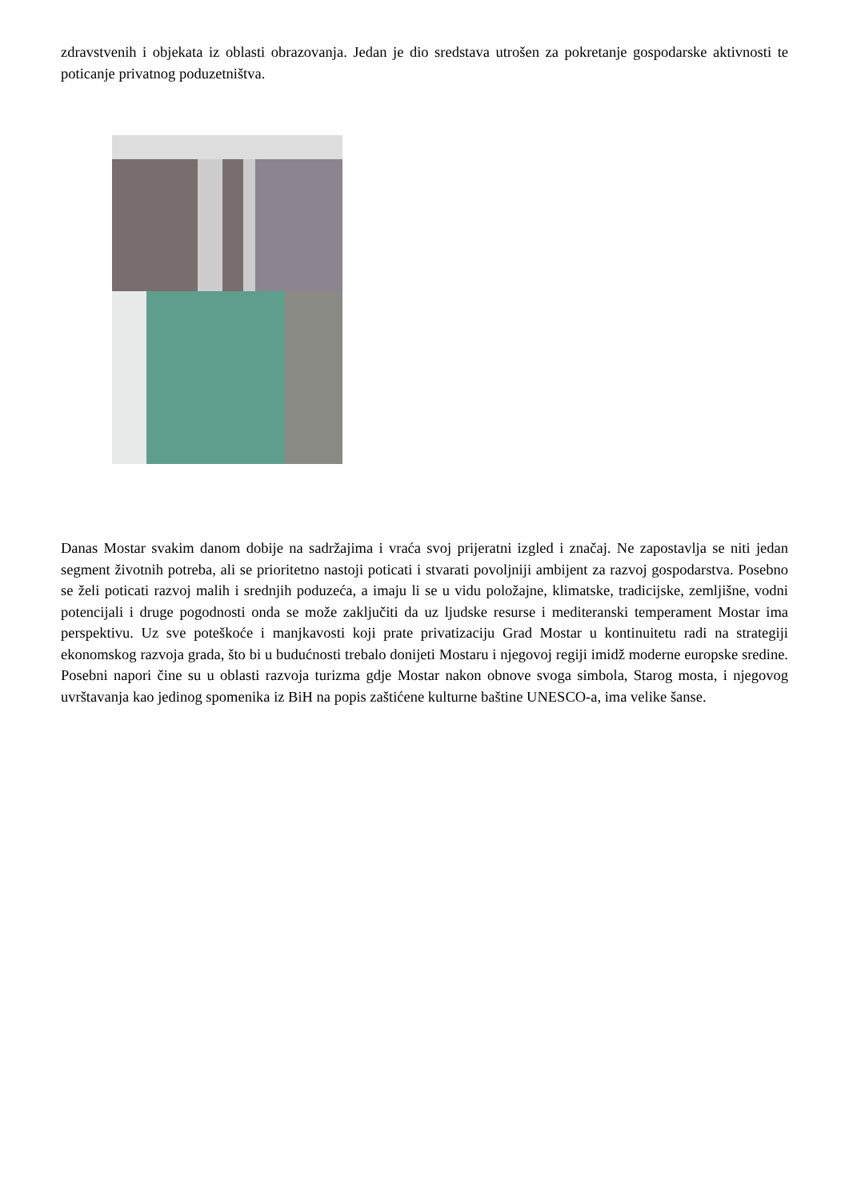zdravstvenih i objekata iz oblasti obrazovanja. Jedan je dio sredstava utrošen za pokretanje gospodarske aktivnosti te poticanje privatnog poduzetništva.
Danas Mostar svakim danom dobije na sadržajima i vraća svoj prijeratni izgled i značaj. Ne zapostavlja se niti jedan segment životnih potreba, ali se prioritetno nastoji poticati i stvarati povoljniji ambijent za razvoj gospodarstva. Posebno se želi poticati razvoj malih i srednjih poduzeća, a imaju li se u vidu položajne, klimatske, tradicijske, zemljišne, vodni potencijali i druge pogodnosti onda se može zaključiti da uz ljudske resurse i mediteranski temperament Mostar ima perspektivu. Uz sve poteškoće i manjkavosti koji prate privatizaciju Grad Mostar u kontinuitetu radi na strategiji ekonomskog razvoja grada, što bi u budućnosti trebalo donijeti Mostaru i njegovoj regiji imidž moderne europske sredine. Posebni napori čine su u oblasti razvoja turizma gdje Mostar nakon obnove svoga simbola, Starog mosta, i njegovog uvrštavanja kao jedinog spomenika iz BiH na popis zaštićene kulturne baštine UNESCO-a, ima velike šanse.